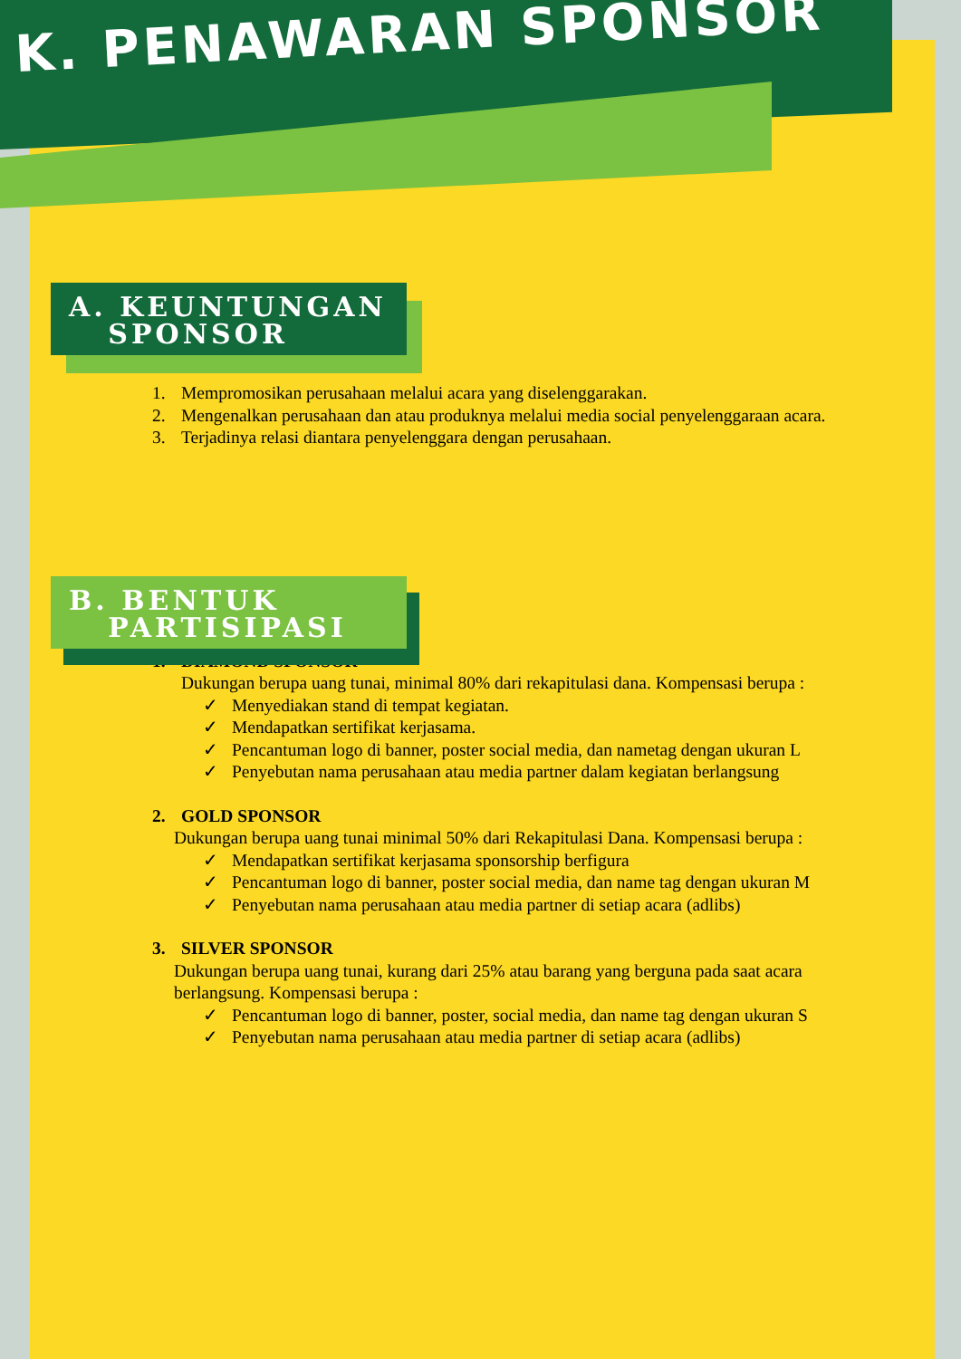K. PENAWARAN SPONSOR
A. KEUNTUNGAN
SPONSOR
1. Mempromosikan perusahaan melalui acara yang diselenggarakan.
2. Mengenalkan perusahaan dan atau produknya melalui media social penyelenggaraan acara.
3. Terjadinya relasi diantara penyelenggara dengan perusahaan.
B. BENTUK
PARTISIPASI
1. DIAMOND SPONSOR
Dukungan berupa uang tunai, minimal 80% dari rekapitulasi dana. Kompensasi berupa :
✓ Menyediakan stand di tempat kegiatan.
✓ Mendapatkan sertifikat kerjasama.
✓ Pencantuman logo di banner, poster social media, dan nametag dengan ukuran L
✓ Penyebutan nama perusahaan atau media partner dalam kegiatan berlangsung
2. GOLD SPONSOR
Dukungan berupa uang tunai minimal 50% dari Rekapitulasi Dana. Kompensasi berupa :
✓ Mendapatkan sertifikat kerjasama sponsorship berfigura
✓ Pencantuman logo di banner, poster social media, dan name tag dengan ukuran M
✓ Penyebutan nama perusahaan atau media partner di setiap acara (adlibs)
3. SILVER SPONSOR
Dukungan berupa uang tunai, kurang dari 25% atau barang yang berguna pada saat acara berlangsung. Kompensasi berupa :
✓ Pencantuman logo di banner, poster, social media, dan name tag dengan ukuran S
✓ Penyebutan nama perusahaan atau media partner di setiap acara (adlibs)